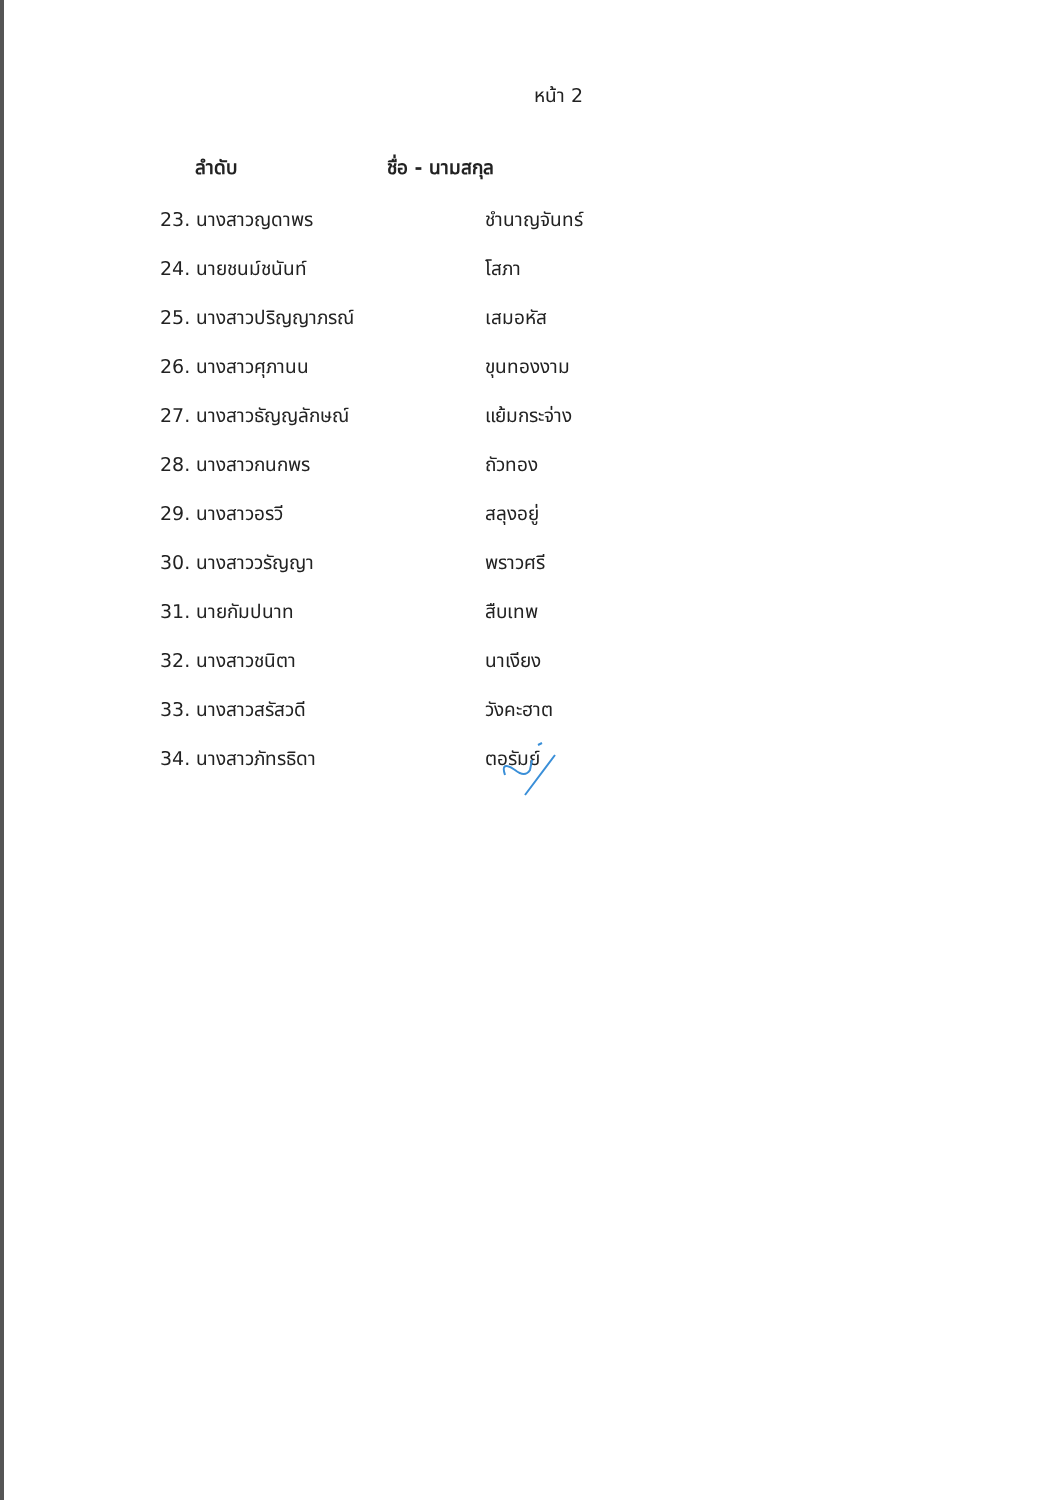หน้า 2
| ลำดับ | ชื่อ - นามสกุล |
| --- | --- |
| 23. นางสาวญดาพร | ชำนาญจันทร์ |
| 24. นายชนม์ชนันท์ | โสภา |
| 25. นางสาวปริญญาภรณ์ | เสมอหัส |
| 26. นางสาวศุภานน | ขุนทองงาม |
| 27. นางสาวธัญญลักษณ์ | แย้มกระจ่าง |
| 28. นางสาวกนกพร | ถัวทอง |
| 29. นางสาวอรวี | สลุงอยู่ |
| 30. นางสาววรัญญา | พราวศรี |
| 31. นายกัมปนาท | สืบเทพ |
| 32. นางสาวชนิตา | นาเงียง |
| 33. นางสาวสรัสวดี | วังคะฮาต |
| 34. นางสาวภัทรธิดา | ตอรัมย์ |